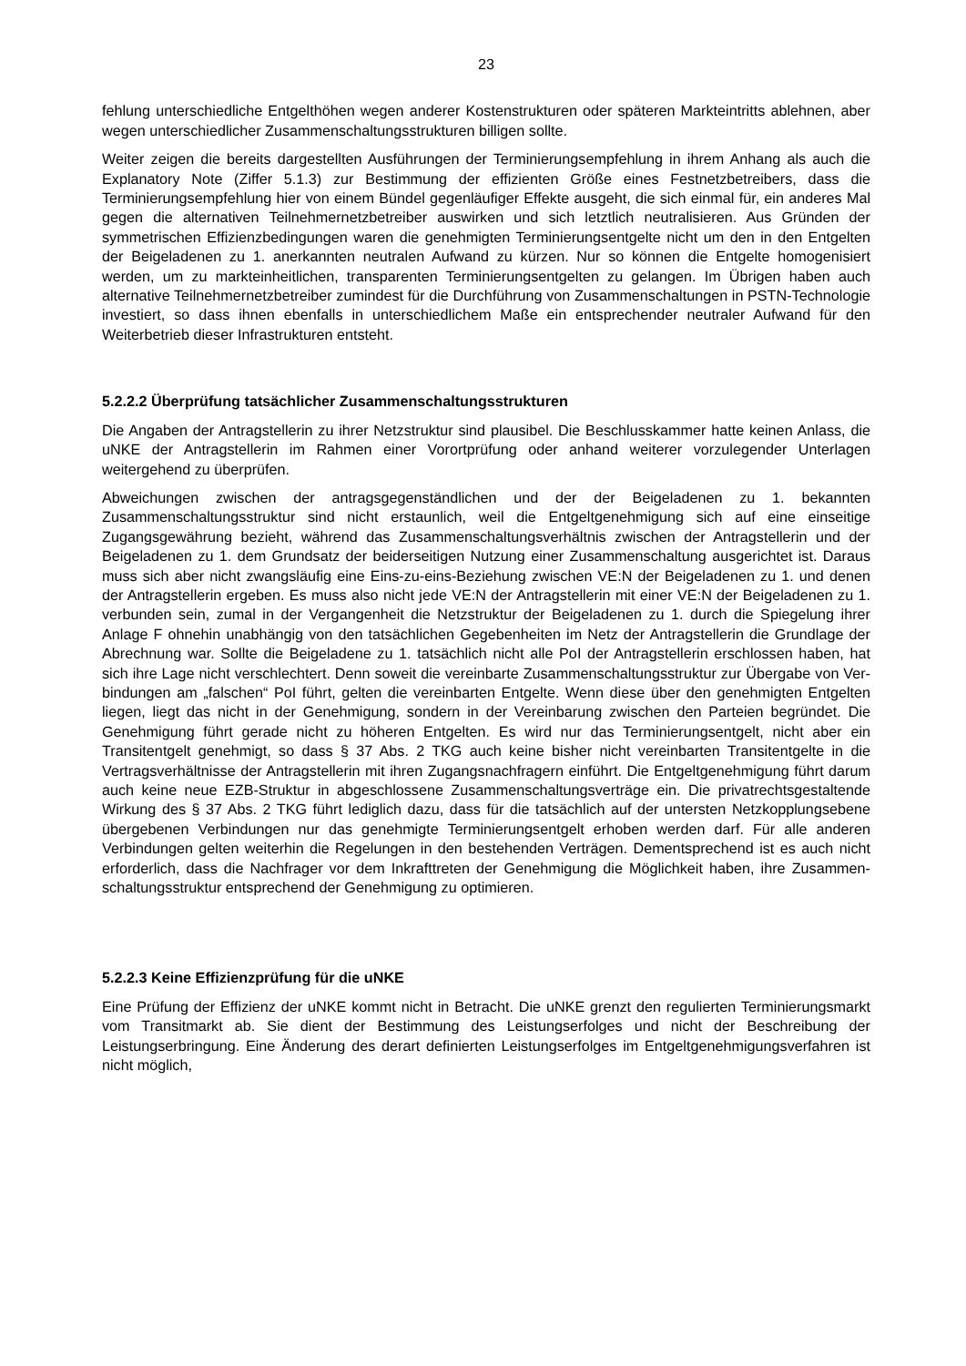23
fehlung unterschiedliche Entgelthöhen wegen anderer Kostenstrukturen oder späteren Marktein­tritts ablehnen, aber wegen unterschiedlicher Zusammenschaltungsstrukturen billigen sollte.
Weiter zeigen die bereits dargestellten Ausführungen der Terminierungsempfehlung in ihrem Anhang als auch die Explanatory Note (Ziffer 5.1.3) zur Bestimmung der effizienten Größe eines Festnetzbetreibers, dass die Terminierungsempfehlung hier von einem Bündel gegenläufiger Effekte ausgeht, die sich einmal für, ein anderes Mal gegen die alternativen Teilnehmernetzbe­treiber auswirken und sich letztlich neutralisieren. Aus Gründen der symmetrischen Effizienzbe­dingungen waren die genehmigten Terminierungsentgelte nicht um den in den Entgelten der Beigeladenen zu 1. anerkannten neutralen Aufwand zu kürzen. Nur so können die Entgelte ho­mogenisiert werden, um zu markteinheitlichen, transparenten Terminierungsentgelten zu gelan­gen. Im Übrigen haben auch alternative Teilnehmernetzbetreiber zumindest für die Durchfüh­rung von Zusammenschaltungen in PSTN-Technologie investiert, so dass ihnen ebenfalls in unterschiedlichem Maße ein entsprechender neutraler Aufwand für den Weiterbetrieb dieser Infrastrukturen entsteht.
5.2.2.2 Überprüfung tatsächlicher Zusammenschaltungsstrukturen
Die Angaben der Antragstellerin zu ihrer Netzstruktur sind plausibel. Die Beschlusskammer hat­te keinen Anlass, die uNKE der Antragstellerin im Rahmen einer Vorortprüfung oder anhand weiterer vorzulegender Unterlagen weitergehend zu überprüfen.
Abweichungen zwischen der antragsgegenständlichen und der der Beigeladenen zu 1. bekann­ten Zusammenschaltungsstruktur sind nicht erstaunlich, weil die Entgeltgenehmigung sich auf eine einseitige Zugangsgewährung bezieht, während das Zusammenschaltungsverhältnis zwi­schen der Antragstellerin und der Beigeladenen zu 1. dem Grundsatz der beiderseitigen Nut­zung einer Zusammenschaltung ausgerichtet ist. Daraus muss sich aber nicht zwangsläufig eine Eins-zu-eins-Beziehung zwischen VE:N der Beigeladenen zu 1. und denen der Antragstellerin ergeben. Es muss also nicht jede VE:N der Antragstellerin mit einer VE:N der Beigeladenen zu 1. verbunden sein, zumal in der Vergangenheit die Netzstruktur der Beigeladenen zu 1. durch die Spiegelung ihrer Anlage F ohnehin unabhängig von den tatsächlichen Gegebenheiten im Netz der Antragstellerin die Grundlage der Abrechnung war. Sollte die Beigeladene zu 1. tat­sächlich nicht alle PoI der Antragstellerin erschlossen haben, hat sich ihre Lage nicht ver­schlechtert. Denn soweit die vereinbarte Zusammenschaltungsstruktur zur Übergabe von Ver­bindungen am „falschen“ PoI führt, gelten die vereinbarten Entgelte. Wenn diese über den ge­nehmigten Entgelten liegen, liegt das nicht in der Genehmigung, sondern in der Vereinbarung zwischen den Parteien begründet. Die Genehmigung führt gerade nicht zu höheren Entgelten. Es wird nur das Terminierungsentgelt, nicht aber ein Transitentgelt genehmigt, so dass § 37 Abs. 2 TKG auch keine bisher nicht vereinbarten Transitentgelte in die Vertragsverhältnisse der Antragstellerin mit ihren Zugangsnachfragern einführt. Die Entgeltgenehmigung führt darum auch keine neue EZB-Struktur in abgeschlossene Zusammenschaltungsverträge ein. Die privat­rechtsgestaltende Wirkung des § 37 Abs. 2 TKG führt lediglich dazu, dass für die tatsächlich auf der untersten Netzkopplungsebene übergebenen Verbindungen nur das genehmigte Terminie­rungsentgelt erhoben werden darf. Für alle anderen Verbindungen gelten weiterhin die Rege­lungen in den bestehenden Verträgen. Dementsprechend ist es auch nicht erforderlich, dass die Nachfrager vor dem Inkrafttreten der Genehmigung die Möglichkeit haben, ihre Zusammen­schaltungsstruktur entsprechend der Genehmigung zu optimieren.
5.2.2.3 Keine Effizienzprüfung für die uNKE
Eine Prüfung der Effizienz der uNKE kommt nicht in Betracht. Die uNKE grenzt den regulierten Terminierungsmarkt vom Transitmarkt ab. Sie dient der Bestimmung des Leistungserfolges und nicht der Beschreibung der Leistungserbringung. Eine Änderung des derart definierten Leis­tungserfolges im Entgeltgenehmigungsverfahren ist nicht möglich,